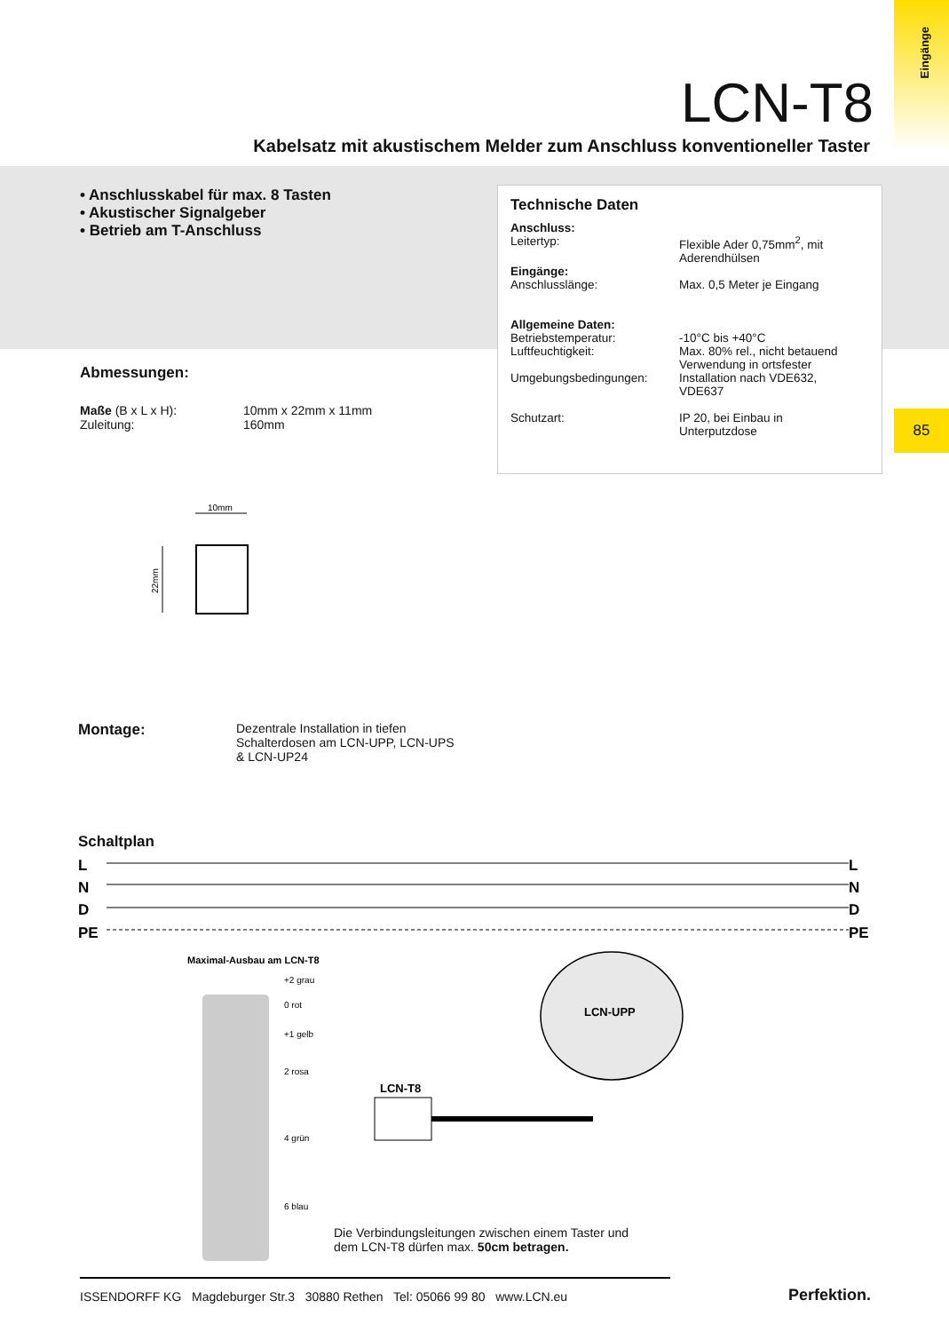Eingänge
LCN-T8
Kabelsatz mit akustischem Melder zum Anschluss konventioneller Taster
• Anschlusskabel für max. 8 Tasten
• Akustischer Signalgeber
• Betrieb am T-Anschluss
Technische Daten
| Anschluss: Leitertyp: | Flexible Ader 0,75mm<sup>2</sup>, mit Aderendhülsen |
| Eingänge: Anschlusslänge: | Max. 0,5 Meter je Eingang |
| Allgemeine Daten: Betriebstemperatur: Luftfeuchtigkeit: Umgebungsbedingungen: | -10°C bis +40°C Max. 80% rel., nicht betauend Verwendung in ortsfester Installation nach VDE632, VDE637 |
| Schutzart: | IP 20, bei Einbau in Unterputzdose |
85
Abmessungen:
| Maße (B x L x H): | 10mm x 22mm x 11mm |
| Zuleitung: | 160mm |
10mm
22mm
Montage:
Dezentrale Installation in tiefen
Schalterdosen am LCN-UPP, LCN-UPS
& LCN-UP24
Schaltplan
L
N
D
PE
L
N
D
PE
Maximal-Ausbau am LCN-T8
LCN-UPP
LCN-T8
+2 grau
0 rot
+1 gelb
2 rosa
4 grün
6 blau
Die Verbindungsleitungen zwischen einem Taster und
dem LCN-T8 dürfen max. 50cm betragen.
ISSENDORFF KG Magdeburger Str.3 30880 Rethen Tel: 05066 99 80 www.LCN.eu
Perfektion.